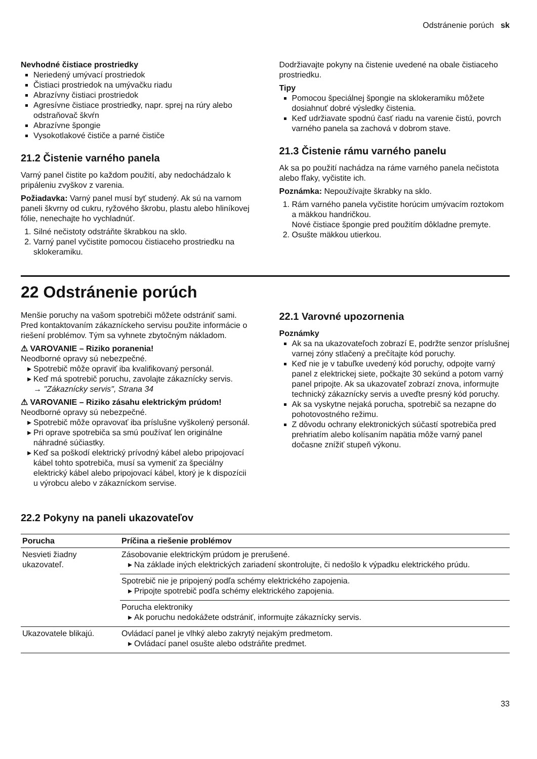Odstránenie porúch sk
Nevhodné čistiace prostriedky
Neriedený umývací prostriedok
Čistiaci prostriedok na umývačku riadu
Abrazívny čistiaci prostriedok
Agresívne čistiace prostriedky, napr. sprej na rúry alebo odstraňovač škvŕn
Abrazívne špongie
Vysokotlakové čističe a parné čističe
21.2 Čistenie varného panela
Varný panel čistite po každom použití, aby nedochádzalo k pripáleniu zvyškov z varenia.
Požiadavka: Varný panel musí byť studený. Ak sú na varnom paneli škvrny od cukru, ryžového škrobu, plastu alebo hliníkovej fólie, nenechajte ho vychladnúť.
1. Silné nečistoty odstráňte škrabkou na sklo.
2. Varný panel vyčistite pomocou čistiaceho prostriedku na sklokeramiku.
Dodržiavajte pokyny na čistenie uvedené na obale čistiaceho prostriedku.
Tipy
Pomocou špeciálnej špongie na sklokeramiku môžete dosiahnuť dobré výsledky čistenia.
Keď udržiavate spodnú časť riadu na varenie čistú, povrch varného panela sa zachová v dobrom stave.
21.3 Čistenie rámu varného panelu
Ak sa po použití nachádza na ráme varného panela nečistota alebo fľaky, vyčistite ich.
Poznámka: Nepoužívajte škrabky na sklo.
1. Rám varného panela vyčistite horúcim umývacím roztokom a mäkkou handričkou.
Nové čistiace špongie pred použitím dôkladne premyte.
2. Osušte mäkkou utierkou.
22 Odstránenie porúch
Menšie poruchy na vašom spotrebiči môžete odstrániť sami. Pred kontaktovaním zákazníckeho servisu použite informácie o riešení problémov. Tým sa vyhnete zbytočným nákladom.
⚠ VAROVANIE – Riziko poranenia!
Neodborné opravy sú nebezpečné.
Spotrebič môže opraviť iba kvalifikovaný personál.
Keď má spotrebič poruchu, zavolajte zákaznícky servis.
→ "Zákaznícky servis", Strana 34
⚠ VAROVANIE – Riziko zásahu elektrickým prúdom!
Neodborné opravy sú nebezpečné.
Spotrebič môže opravovať iba príslušne vyškolený personál.
Pri oprave spotrebiča sa smú používať len originálne náhradné súčiastky.
Keď sa poškodí elektrický prívodný kábel alebo pripojovací kábel tohto spotrebiča, musí sa vymeniť za špeciálny elektrický kábel alebo pripojovací kábel, ktorý je k dispozícii u výrobcu alebo v zákazníckom servise.
22.1 Varovné upozornenia
Poznámky
Ak sa na ukazovateľoch zobrazí E, podržte senzor príslušnej varnej zóny stlačený a prečítajte kód poruchy.
Keď nie je v tabuľke uvedený kód poruchy, odpojte varný panel z elektrickej siete, počkajte 30 sekúnd a potom varný panel pripojte. Ak sa ukazovateľ zobrazí znova, informujte technický zákaznícky servis a uveďte presný kód poruchy.
Ak sa vyskytne nejaká porucha, spotrebič sa nezapne do pohotovostného režimu.
Z dôvodu ochrany elektronických súčastí spotrebiča pred prehriatím alebo kolísaním napätia môže varný panel dočasne znížiť stupeň výkonu.
22.2 Pokyny na paneli ukazovateľov
| Porucha | Príčina a riešenie problémov |
| --- | --- |
| Nesvieti žiadny ukazovateľ. | Zásobovanie elektrickým prúdom je prerušené. Na základe iných elektrických zariadení skontrolujte, či nedošlo k výpadku elektrického prúdu. |
| | Spotrebič nie je pripojený podľa schémy elektrického zapojenia. Pripojte spotrebič podľa schémy elektrického zapojenia. |
| | Porucha elektroniky Ak poruchu nedokážete odstrániť, informujte zákaznícky servis. |
| Ukazovatele blikajú. | Ovládací panel je vlhký alebo zakrytý nejakým predmetom. Ovládací panel osušte alebo odstráňte predmet. |
33